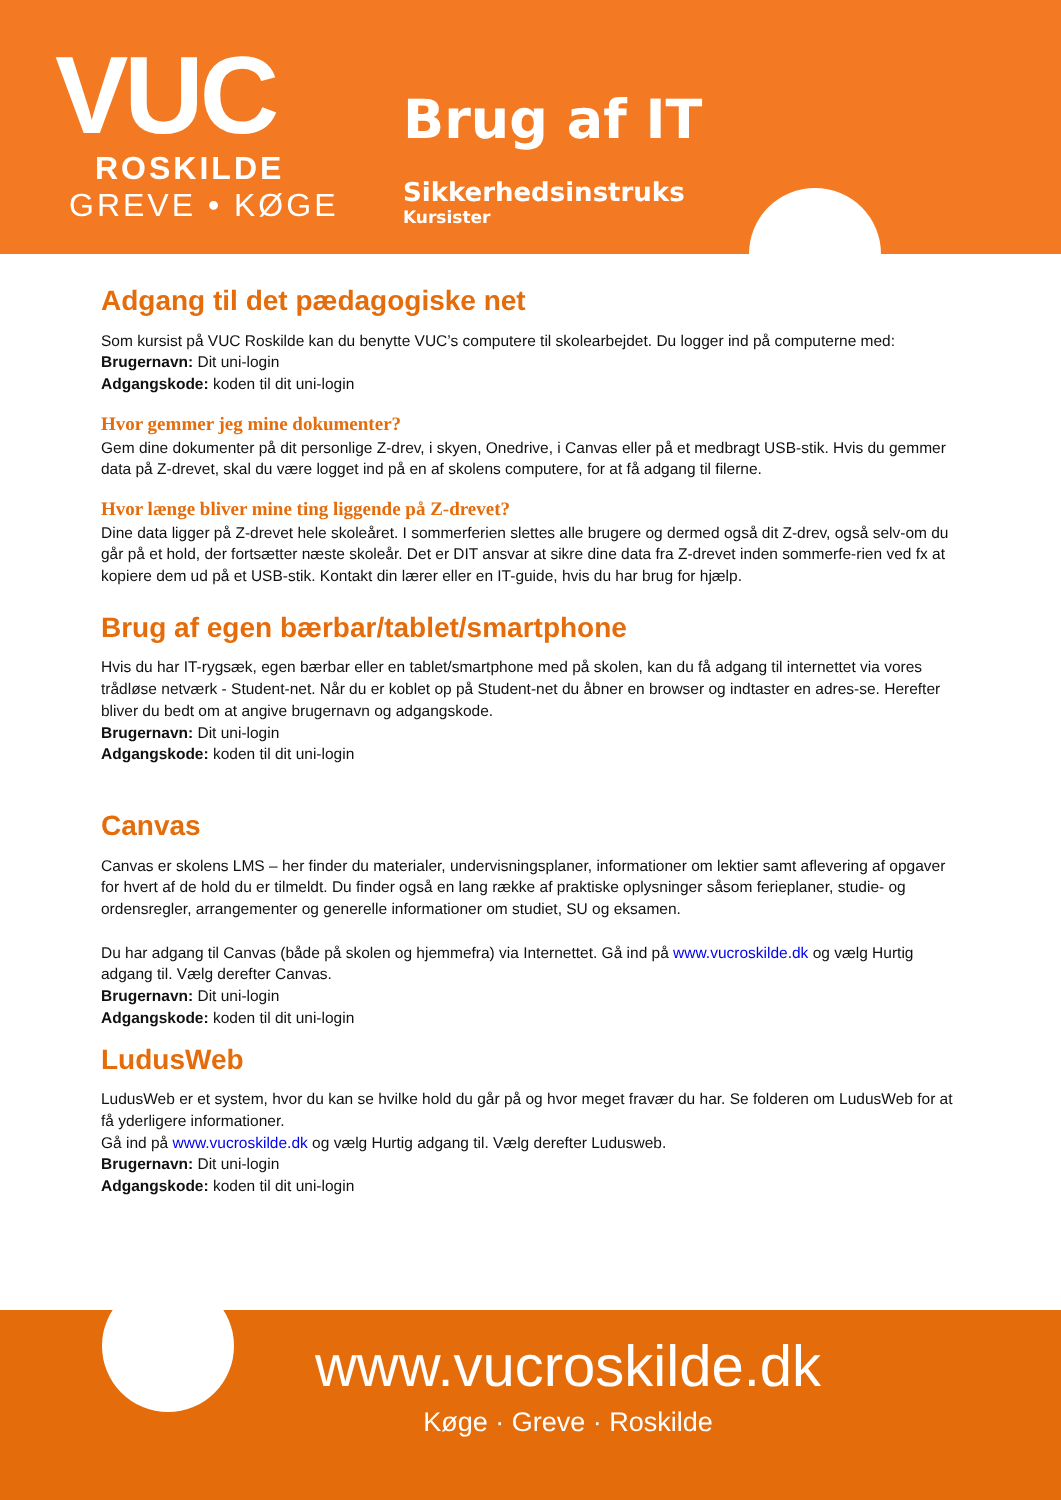VUC
ROSKILDE
GREVE • KØGE
Brug af IT
Sikkerhedsinstruks
Kursister
Adgang til det pædagogiske net
Som kursist på VUC Roskilde kan du benytte VUC’s computere til skolearbejdet. Du logger ind på computerne med:
Brugernavn: Dit uni-login
Adgangskode: koden til dit uni-login
Hvor gemmer jeg mine dokumenter?
Gem dine dokumenter på dit personlige Z-drev, i skyen, Onedrive, i Canvas eller på et medbragt USB-stik. Hvis du gemmer data på Z-drevet, skal du være logget ind på en af skolens computere, for at få adgang til filerne.
Hvor længe bliver mine ting liggende på Z-drevet?
Dine data ligger på Z-drevet hele skoleåret. I sommerferien slettes alle brugere og dermed også dit Z-drev, også selv-om du går på et hold, der fortsætter næste skoleår. Det er DIT ansvar at sikre dine data fra Z-drevet inden sommerfe-rien ved fx at kopiere dem ud på et USB-stik. Kontakt din lærer eller en IT-guide, hvis du har brug for hjælp.
Brug af egen bærbar/tablet/smartphone
Hvis du har IT-rygsæk, egen bærbar eller en tablet/smartphone med på skolen, kan du få adgang til internettet via vores trådløse netværk - Student-net. Når du er koblet op på Student-net du åbner en browser og indtaster en adres-se. Herefter bliver du bedt om at angive brugernavn og adgangskode.
Brugernavn: Dit uni-login
Adgangskode: koden til dit uni-login
Canvas
Canvas er skolens LMS – her finder du materialer, undervisningsplaner, informationer om lektier samt aflevering af opgaver for hvert af de hold du er tilmeldt. Du finder også en lang række af praktiske oplysninger såsom ferieplaner, studie- og ordensregler, arrangementer og generelle informationer om studiet, SU og eksamen.
Du har adgang til Canvas (både på skolen og hjemmefra) via Internettet. Gå ind på www.vucroskilde.dk og vælg Hurtig adgang til. Vælg derefter Canvas.
Brugernavn: Dit uni-login
Adgangskode: koden til dit uni-login
LudusWeb
LudusWeb er et system, hvor du kan se hvilke hold du går på og hvor meget fravær du har. Se folderen om LudusWeb for at få yderligere informationer.
Gå ind på www.vucroskilde.dk og vælg Hurtig adgang til. Vælg derefter Ludusweb.
Brugernavn: Dit uni-login
Adgangskode: koden til dit uni-login
www.vucroskilde.dk
Køge · Greve · Roskilde